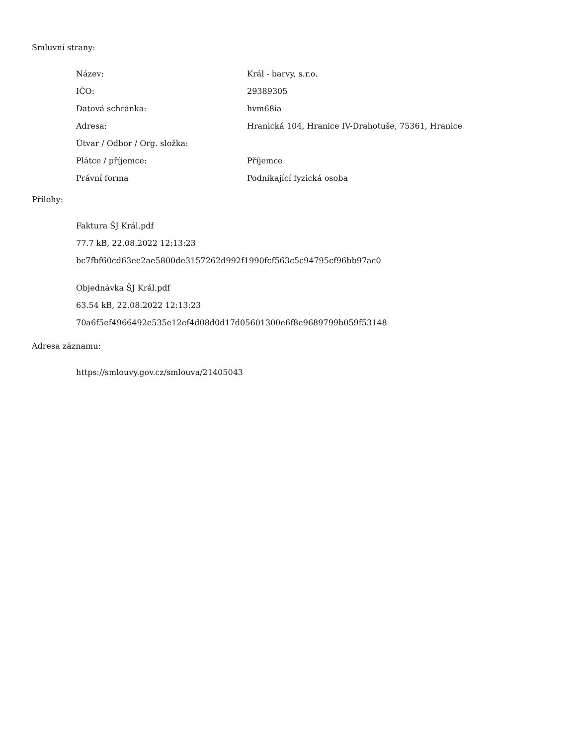Smluvní strany:
| Název: | Král - barvy, s.r.o. |
| IČO: | 29389305 |
| Datová schránka: | hvm68ia |
| Adresa: | Hranická 104, Hranice IV-Drahotuše, 75361, Hranice |
| Útvar / Odbor / Org. složka: | |
| Plátce / příjemce: | Příjemce |
| Právní forma | Podnikající fyzická osoba |
Přílohy:
Faktura ŠJ Král.pdf
77.7 kB, 22.08.2022 12:13:23
bc7fbf60cd63ee2ae5800de3157262d992f1990fcf563c5c94795cf96bb97ac0
Objednávka ŠJ Král.pdf
63.54 kB, 22.08.2022 12:13:23
70a6f5ef4966492e535e12ef4d08d0d17d05601300e6f8e9689799b059f53148
Adresa záznamu:
https://smlouvy.gov.cz/smlouva/21405043